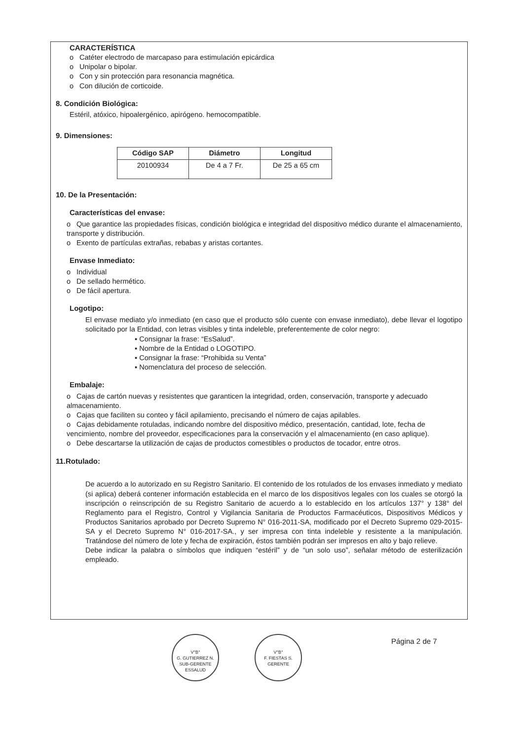CARACTERÍSTICA
o Catéter electrodo de marcapaso para estimulación epicárdica
o Unipolar o bipolar.
o Con y sin protección para resonancia magnética.
o Con dilución de corticoide.
8. Condición Biológica:
Estéril, atóxico, hipoalergénico, apirógeno. hemocompatible.
9. Dimensiones:
| Código SAP | Diámetro | Longitud |
| --- | --- | --- |
| 20100934 | De 4 a 7 Fr. | De 25 a 65 cm |
10. De la Presentación:
Características del envase:
o Que garantice las propiedades físicas, condición biológica e integridad del dispositivo médico durante el almacenamiento, transporte y distribución.
o Exento de partículas extrañas, rebabas y aristas cortantes.
Envase Inmediato:
o Individual
o De sellado hermético.
o De fácil apertura.
Logotipo:
El envase mediato y/o inmediato (en caso que el producto sólo cuente con envase inmediato), debe llevar el logotipo solicitado por la Entidad, con letras visibles y tinta indeleble, preferentemente de color negro:
▪ Consignar la frase: “EsSalud”.
▪ Nombre de la Entidad o LOGOTIPO.
▪ Consignar la frase: “Prohibida su Venta”
▪ Nomenclatura del proceso de selección.
Embalaje:
o Cajas de cartón nuevas y resistentes que garanticen la integridad, orden, conservación, transporte y adecuado almacenamiento.
o Cajas que faciliten su conteo y fácil apilamiento, precisando el número de cajas apilables.
o Cajas debidamente rotuladas, indicando nombre del dispositivo médico, presentación, cantidad, lote, fecha de vencimiento, nombre del proveedor, especificaciones para la conservación y el almacenamiento (en caso aplique).
o Debe descartarse la utilización de cajas de productos comestibles o productos de tocador, entre otros.
11.Rotulado:
De acuerdo a lo autorizado en su Registro Sanitario. El contenido de los rotulados de los envases inmediato y mediato (si aplica) deberá contener información establecida en el marco de los dispositivos legales con los cuales se otorgó la inscripción o reinscripción de su Registro Sanitario de acuerdo a lo establecido en los artículos 137° y 138° del Reglamento para el Registro, Control y Vigilancia Sanitaria de Productos Farmacéuticos, Dispositivos Médicos y Productos Sanitarios aprobado por Decreto Supremo N° 016-2011-SA, modificado por el Decreto Supremo 029-2015-SA y el Decreto Supremo N° 016-2017-SA., y ser impresa con tinta indeleble y resistente a la manipulación. Tratándose del número de lote y fecha de expiración, éstos también podrán ser impresos en alto y bajo relieve.
Debe indicar la palabra o símbolos que indiquen “estéril” y de “un solo uso”, señalar método de esterilización empleado.
V°B°
G. GUTIERREZ N.
SUB-GERENTE
ESSALUD
V°B°
F. FIESTAS S.
GERENTE
Página 2 de 7